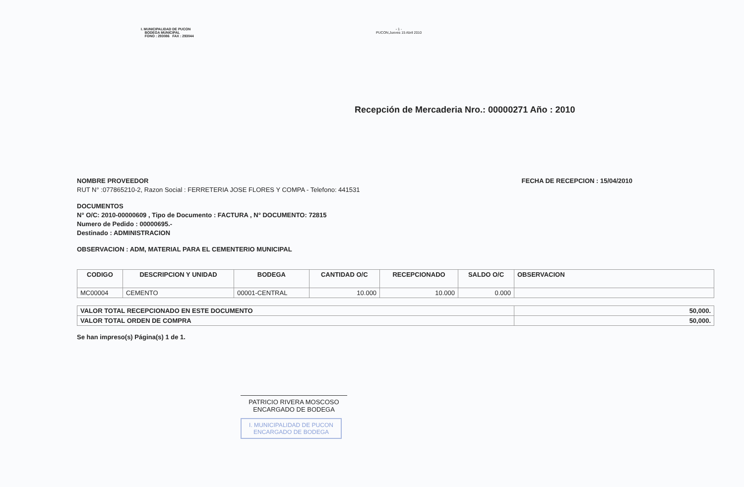I. MUNICIPALIDAD DE PUCON
BODEGA MUNICIPAL
FONO : 293086 FAX : 293044
- 1 -
PUCON,Jueves 15 Abril 2010
Recepción de Mercaderia Nro.: 00000271 Año : 2010
NOMBRE PROVEEDOR
RUT N° :077865210-2, Razon Social : FERRETERIA JOSE FLORES Y COMPA - Telefono: 441531
FECHA DE RECEPCION : 15/04/2010
DOCUMENTOS
N° O/C: 2010-00000609 , Tipo de Documento : FACTURA , N° DOCUMENTO: 72815
Numero de Pedido : 00000695.-
Destinado : ADMINISTRACION
OBSERVACION : ADM, MATERIAL PARA EL CEMENTERIO MUNICIPAL
| CODIGO | DESCRIPCION Y UNIDAD | BODEGA | CANTIDAD O/C | RECEPCIONADO | SALDO O/C | OBSERVACION |
| --- | --- | --- | --- | --- | --- | --- |
| MC00004 | CEMENTO | 00001-CENTRAL | 10.000 | 10.000 | 0.000 | |
| VALOR TOTAL RECEPCIONADO EN ESTE DOCUMENTO | 50,000. |
| VALOR TOTAL ORDEN DE COMPRA | 50,000. |
Se han impreso(s) Página(s) 1 de 1.
PATRICIO RIVERA MOSCOSO
ENCARGADO DE BODEGA
I. MUNICIPALIDAD DE PUCON
ENCARGADO DE BODEGA